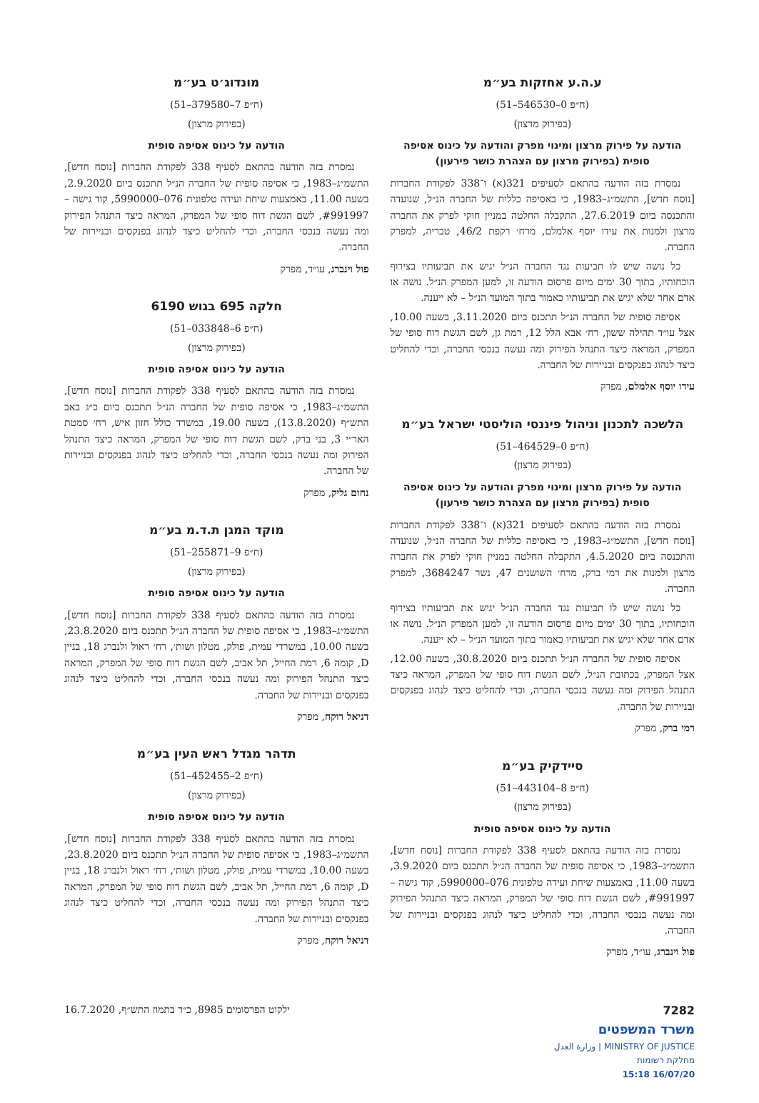ע.ה.ע אחזקות בע״מ
(ח״פ 0–546530–51)
(בפירוק מרצון)
הודעה על פירוק מרצון ומינוי מפרק והודעה על כינוס אסיפה סופית (בפירוק מרצון עם הצהרת כושר פירעון)
נמסרת בזה הודעה בהתאם לסעיפים 321(א) ו־338 לפקודת החברות [נוסח חדש], התשמ״ג–1983, כי באסיפה כללית של החברה הנ״ל, שנועדה והתכנסה ביום 27.6.2019, התקבלה החלטה במניין חוקי לפרק את החברה מרצון ולמנות את עידו יוסף אלמלם, מרח׳ רקפת 46/2, טבריה, למפרק החברה.
כל נושה שיש לו תביעות נגד החברה הנ״ל יגיש את תביעותיו בצירוף הוכחותיו, בתוך 30 ימים מיום פרסום הודעה זו, למען המפרק הנ״ל. נושה או אדם אחר שלא יגיש את תביעותיו כאמור בתוך המועד הנ״ל – לא ייענה.
אסיפה סופית של החברה הנ״ל תתכנס ביום 3.11.2020, בשעה 10.00, אצל עו״ד תהילה ששון, רח׳ אבא הלל 12, רמת גן, לשם הגשת דוח סופי של המפרק, המראה כיצד התנהל הפירוק ומה נעשה בנכסי החברה, וכדי להחליט כיצד לנהוג בפנקסים ובניירות של החברה.
עידו יוסף אלמלם, מפרק
הלשכה לתכנון וניהול פיננסי הוליסטי ישראל בע״מ
(ח״פ 0–464529–51)
(בפירוק מרצון)
הודעה על פירוק מרצון ומינוי מפרק והודעה על כינוס אסיפה סופית (בפירוק מרצון עם הצהרת כושר פירעון)
נמסרת בזה הודעה בהתאם לסעיפים 321(א) ו־338 לפקודת החברות [נוסח חדש], התשמ״ג–1983, כי באסיפה כללית של החברה הנ״ל, שנועדה והתכנסה ביום 4.5.2020, התקבלה החלטה במניין חוקי לפרק את החברה מרצון ולמנות את רמי ברק, מרח׳ השושנים 47, נשר 3684247, למפרק החברה.
כל נושה שיש לו תביעות נגד החברה הנ״ל יגיש את תביעותיו בצירוף הוכחותיו, בתוך 30 ימים מיום פרסום הודעה זו, למען המפרק הנ״ל. נושה או אדם אחר שלא יגיש את תביעותיו כאמור בתוך המועד הנ״ל – לא ייענה.
אסיפה סופית של החברה הנ״ל תתכנס ביום 30.8.2020, בשעה 12.00, אצל המפרק, בכתובת הנ״ל, לשם הגשת דוח סופי של המפרק, המראה כיצד התנהל הפירוק ומה נעשה בנכסי החברה, וכדי להחליט כיצד לנהוג בפנקסים ובניירות של החברה.
רמי ברק, מפרק
סיידקיק בע״מ
(ח״פ 8–443104–51)
(בפירוק מרצון)
הודעה על כינוס אסיפה סופית
נמסרת בזה הודעה בהתאם לסעיף 338 לפקודת החברות [נוסח חדש], התשמ״ג–1983, כי אסיפה סופית של החברה הנ״ל תתכנס ביום 3.9.2020, בשעה 11.00, באמצעות שיחת ועידה טלפונית 076–5990000, קוד גישה – #991997, לשם הגשת דוח סופי של המפרק, המראה כיצד התנהל הפירוק ומה נעשה בנכסי החברה, וכדי להחליט כיצד לנהוג בפנקסים ובניירות של החברה.
פול וינברג, עו״ד, מפרק
מונדוג׳ט בע״מ
(ח״פ 7–379580–51)
(בפירוק מרצון)
הודעה על כינוס אסיפה סופית
נמסרת בזה הודעה בהתאם לסעיף 338 לפקודת החברות [נוסח חדש], התשמ״ג–1983, כי אסיפה סופית של החברה הנ״ל תתכנס ביום 2.9.2020, בשעה 11.00, באמצעות שיחת ועידה טלפונית 076–5990000, קוד גישה – #991997, לשם הגשת דוח סופי של המפרק, המראה כיצד התנהל הפירוק ומה נעשה בנכסי החברה, וכדי להחליט כיצד לנהוג בפנקסים ובניירות של החברה.
פול וינברג, עו״ד, מפרק
חלקה 695 בגוש 6190
(ח״פ 6–033848–51)
(בפירוק מרצון)
הודעה על כינוס אסיפה סופית
נמסרת בזה הודעה בהתאם לסעיף 338 לפקודת החברות [נוסח חדש], התשמ״ג–1983, כי אסיפה סופית של החברה הנ״ל תתכנס ביום כ״ג באב התש״ף (13.8.2020), בשעה 19.00, במשרד כולל חזון איש, רח׳ סמטת האר״י 3, בני ברק, לשם הגשת דוח סופי של המפרק, המראה כיצד התנהל הפירוק ומה נעשה בנכסי החברה, וכדי להחליט כיצד לנהוג בפנקסים ובניירות של החברה.
נחום גליק, מפרק
מוקד המגן ת.ד.מ בע״מ
(ח״פ 9–255871–51)
(בפירוק מרצון)
הודעה על כינוס אסיפה סופית
נמסרת בזה הודעה בהתאם לסעיף 338 לפקודת החברות [נוסח חדש], התשמ״ג–1983, כי אסיפה סופית של החברה הנ״ל תתכנס ביום 23.8.2020, בשעה 10.00, במשרדי עמית, פולק, מטלון ושות׳, רח׳ ראול ולנברג 18, בניין D, קומה 6, רמת החייל, תל אביב, לשם הגשת דוח סופי של המפרק, המראה כיצד התנהל הפירוק ומה נעשה בנכסי החברה, וכדי להחליט כיצד לנהוג בפנקסים ובניירות של החברה.
דניאל רוקח, מפרק
תדהר מגדל ראש העין בע״מ
(ח״פ 2–452455–51)
(בפירוק מרצון)
הודעה על כינוס אסיפה סופית
נמסרת בזה הודעה בהתאם לסעיף 338 לפקודת החברות [נוסח חדש], התשמ״ג–1983, כי אסיפה סופית של החברה הנ״ל תתכנס ביום 23.8.2020, בשעה 10.00, במשרדי עמית, פולק, מטלון ושות׳, רח׳ ראול ולנברג 18, בניין D, קומה 6, רמת החייל, תל אביב, לשם הגשת דוח סופי של המפרק, המראה כיצד התנהל הפירוק ומה נעשה בנכסי החברה, וכדי להחליט כיצד לנהוג בפנקסים ובניירות של החברה.
דניאל רוקח, מפרק
7282
משרד המשפטים
MINISTRY OF JUSTICE | وزارة العدل
מחלקת רשומות
16/07/20 15:18
ילקוט הפרסומים 8985, כ״ד בתמוז התש״ף, 16.7.2020